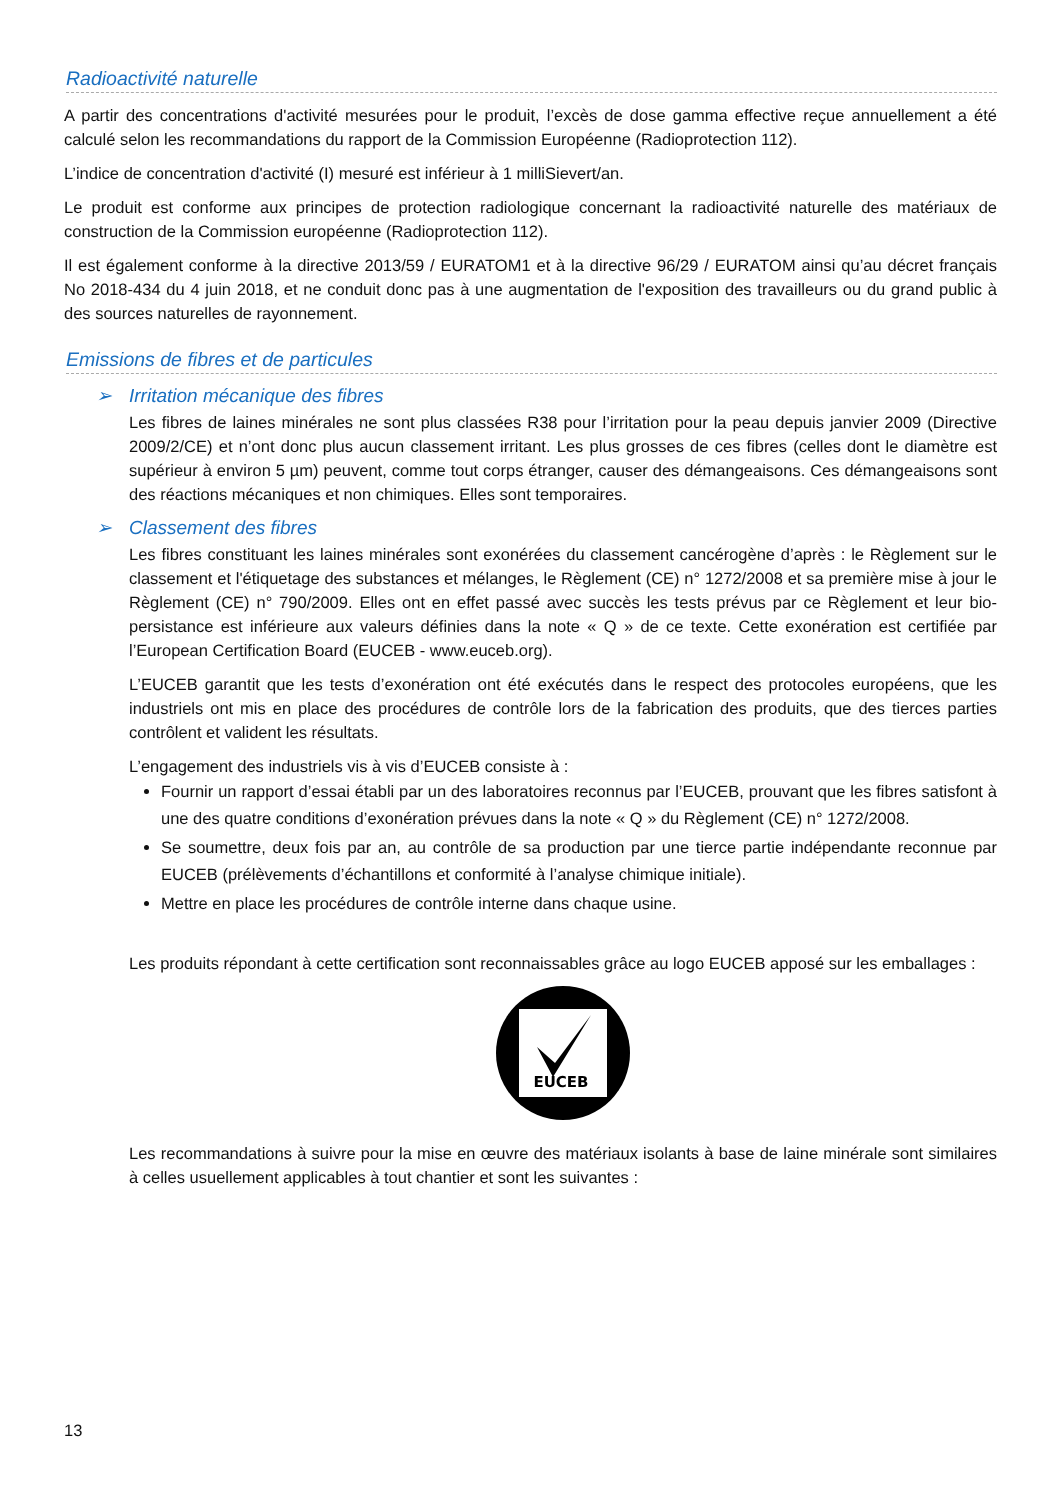Radioactivité naturelle
A partir des concentrations d'activité mesurées pour le produit, l’excès de dose gamma effective reçue annuellement a été calculé selon les recommandations du rapport de la Commission Européenne (Radioprotection 112).
L’indice de concentration d'activité (I) mesuré est inférieur à 1 milliSievert/an.
Le produit est conforme aux principes de protection radiologique concernant la radioactivité naturelle des matériaux de construction de la Commission européenne (Radioprotection 112).
Il est également conforme à la directive 2013/59 / EURATOM1 et à la directive 96/29 / EURATOM ainsi qu’au décret français No 2018-434 du 4 juin 2018, et ne conduit donc pas à une augmentation de l'exposition des travailleurs ou du grand public à des sources naturelles de rayonnement.
Emissions de fibres et de particules
➢ Irritation mécanique des fibres
Les fibres de laines minérales ne sont plus classées R38 pour l’irritation pour la peau depuis janvier 2009 (Directive 2009/2/CE) et n’ont donc plus aucun classement irritant. Les plus grosses de ces fibres (celles dont le diamètre est supérieur à environ 5 µm) peuvent, comme tout corps étranger, causer des démangeaisons. Ces démangeaisons sont des réactions mécaniques et non chimiques. Elles sont temporaires.
➢ Classement des fibres
Les fibres constituant les laines minérales sont exonérées du classement cancérogène d’après : le Règlement sur le classement et l'étiquetage des substances et mélanges, le Règlement (CE) n° 1272/2008 et sa première mise à jour le Règlement (CE) n° 790/2009. Elles ont en effet passé avec succès les tests prévus par ce Règlement et leur bio-persistance est inférieure aux valeurs définies dans la note « Q » de ce texte. Cette exonération est certifiée par l’European Certification Board (EUCEB - www.euceb.org).
L’EUCEB garantit que les tests d’exonération ont été exécutés dans le respect des protocoles européens, que les industriels ont mis en place des procédures de contrôle lors de la fabrication des produits, que des tierces parties contrôlent et valident les résultats.
L’engagement des industriels vis à vis d’EUCEB consiste à :
Fournir un rapport d’essai établi par un des laboratoires reconnus par l’EUCEB, prouvant que les fibres satisfont à une des quatre conditions d’exonération prévues dans la note « Q » du Règlement (CE) n° 1272/2008.
Se soumettre, deux fois par an, au contrôle de sa production par une tierce partie indépendante reconnue par EUCEB (prélèvements d’échantillons et conformité à l’analyse chimique initiale).
Mettre en place les procédures de contrôle interne dans chaque usine.
Les produits répondant à cette certification sont reconnaissables grâce au logo EUCEB apposé sur les emballages :
EUCEB
Les recommandations à suivre pour la mise en œuvre des matériaux isolants à base de laine minérale sont similaires à celles usuellement applicables à tout chantier et sont les suivantes :
13